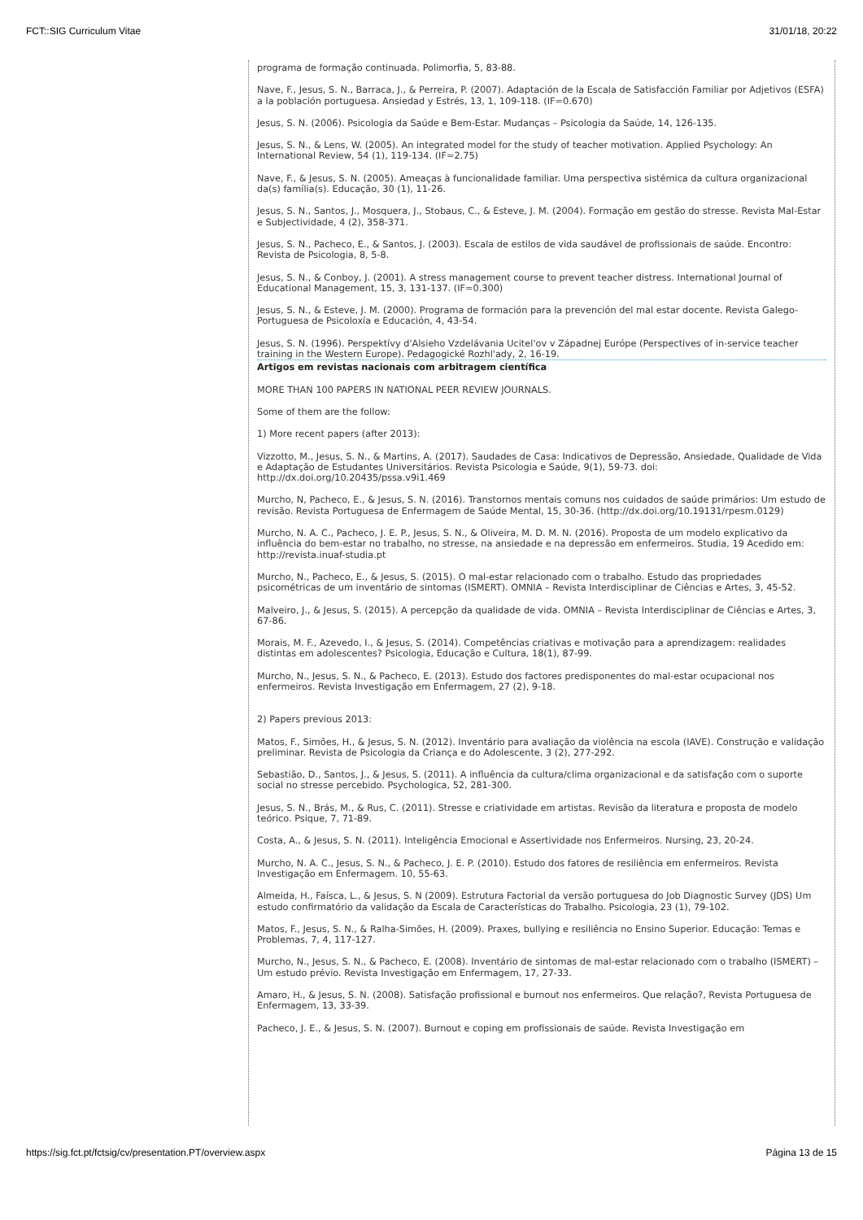FCT::SIG Curriculum Vitae 31/01/18, 20:22
programa de formação continuada. Polimorfia, 5, 83-88.
Nave, F., Jesus, S. N., Barraca, J., & Perreira, P. (2007). Adaptación de la Escala de Satisfacción Familiar por Adjetivos (ESFA) a la población portuguesa. Ansiedad y Estrés, 13, 1, 109-118. (IF=0.670)
Jesus, S. N. (2006). Psicologia da Saúde e Bem-Estar. Mudanças – Psicologia da Saúde, 14, 126-135.
Jesus, S. N., & Lens, W. (2005). An integrated model for the study of teacher motivation. Applied Psychology: An International Review, 54 (1), 119-134. (IF=2.75)
Nave, F., & Jesus, S. N. (2005). Ameaças à funcionalidade familiar. Uma perspectiva sistémica da cultura organizacional da(s) família(s). Educação, 30 (1), 11-26.
Jesus, S. N., Santos, J., Mosquera, J., Stobaus, C., & Esteve, J. M. (2004). Formação em gestão do stresse. Revista Mal-Estar e Subjectividade, 4 (2), 358-371.
Jesus, S. N., Pacheco, E., & Santos, J. (2003). Escala de estilos de vida saudável de profissionais de saúde. Encontro: Revista de Psicologia, 8, 5-8.
Jesus, S. N., & Conboy, J. (2001). A stress management course to prevent teacher distress. International Journal of Educational Management, 15, 3, 131-137. (IF=0.300)
Jesus, S. N., & Esteve, J. M. (2000). Programa de formación para la prevención del mal estar docente. Revista Galego- Portuguesa de Psicoloxía e Educación, 4, 43-54.
Jesus, S. N. (1996). Perspektívy d'Alsieho Vzdelávania Ucitel'ov v Západnej Európe (Perspectives of in-service teacher training in the Western Europe). Pedagogické Rozhl'ady, 2, 16-19.
Artigos em revistas nacionais com arbitragem científica
MORE THAN 100 PAPERS IN NATIONAL PEER REVIEW JOURNALS.
Some of them are the follow:
1) More recent papers (after 2013):
Vizzotto, M., Jesus, S. N., & Martins, A. (2017). Saudades de Casa: Indicativos de Depressão, Ansiedade, Qualidade de Vida e Adaptação de Estudantes Universitários. Revista Psicologia e Saúde, 9(1), 59-73. doi: http://dx.doi.org/10.20435/pssa.v9i1.469
Murcho, N, Pacheco, E., & Jesus, S. N. (2016). Transtornos mentais comuns nos cuidados de saúde primários: Um estudo de revisão. Revista Portuguesa de Enfermagem de Saúde Mental, 15, 30-36. (http://dx.doi.org/10.19131/rpesm.0129)
Murcho, N. A. C., Pacheco, J. E. P., Jesus, S. N., & Oliveira, M. D. M. N. (2016). Proposta de um modelo explicativo da influência do bem-estar no trabalho, no stresse, na ansiedade e na depressão em enfermeiros. Studia, 19 Acedido em: http://revista.inuaf-studia.pt
Murcho, N., Pacheco, E., & Jesus, S. (2015). O mal-estar relacionado com o trabalho. Estudo das propriedades psicométricas de um inventário de sintomas (ISMERT). OMNIA – Revista Interdisciplinar de Ciências e Artes, 3, 45-52.
Malveiro, J., & Jesus, S. (2015). A percepção da qualidade de vida. OMNIA – Revista Interdisciplinar de Ciências e Artes, 3, 67-86.
Morais, M. F., Azevedo, I., & Jesus, S. (2014). Competências criativas e motivação para a aprendizagem: realidades distintas em adolescentes? Psicologia, Educação e Cultura, 18(1), 87-99.
Murcho, N., Jesus, S. N., & Pacheco, E. (2013). Estudo dos factores predisponentes do mal-estar ocupacional nos enfermeiros. Revista Investigação em Enfermagem, 27 (2), 9-18.
2) Papers previous 2013:
Matos, F., Simões, H., & Jesus, S. N. (2012). Inventário para avaliação da violência na escola (IAVE). Construção e validação preliminar. Revista de Psicologia da Criança e do Adolescente, 3 (2), 277-292.
Sebastião, D., Santos, J., & Jesus, S. (2011). A influência da cultura/clima organizacional e da satisfação com o suporte social no stresse percebido. Psychologica, 52, 281-300.
Jesus, S. N., Brás, M., & Rus, C. (2011). Stresse e criatividade em artistas. Revisão da literatura e proposta de modelo teórico. Psique, 7, 71-89.
Costa, A., & Jesus, S. N. (2011). Inteligência Emocional e Assertividade nos Enfermeiros. Nursing, 23, 20-24.
Murcho, N. A. C., Jesus, S. N., & Pacheco, J. E. P. (2010). Estudo dos fatores de resiliência em enfermeiros. Revista Investigação em Enfermagem. 10, 55-63.
Almeida, H., Faísca, L., & Jesus, S. N (2009). Estrutura Factorial da versão portuguesa do Job Diagnostic Survey (JDS) Um estudo confirmatório da validação da Escala de Características do Trabalho. Psicologia, 23 (1), 79-102.
Matos, F., Jesus, S. N., & Ralha-Simões, H. (2009). Praxes, bullying e resiliência no Ensino Superior. Educação: Temas e Problemas, 7, 4, 117-127.
Murcho, N., Jesus, S. N., & Pacheco, E. (2008). Inventário de sintomas de mal-estar relacionado com o trabalho (ISMERT) – Um estudo prévio. Revista Investigação em Enfermagem, 17, 27-33.
Amaro, H., & Jesus, S. N. (2008). Satisfação profissional e burnout nos enfermeiros. Que relação?, Revista Portuguesa de Enfermagem, 13, 33-39.
Pacheco, J. E., & Jesus, S. N. (2007). Burnout e coping em profissionais de saúde. Revista Investigação em
https://sig.fct.pt/fctsig/cv/presentation.PT/overview.aspx Página 13 de 15